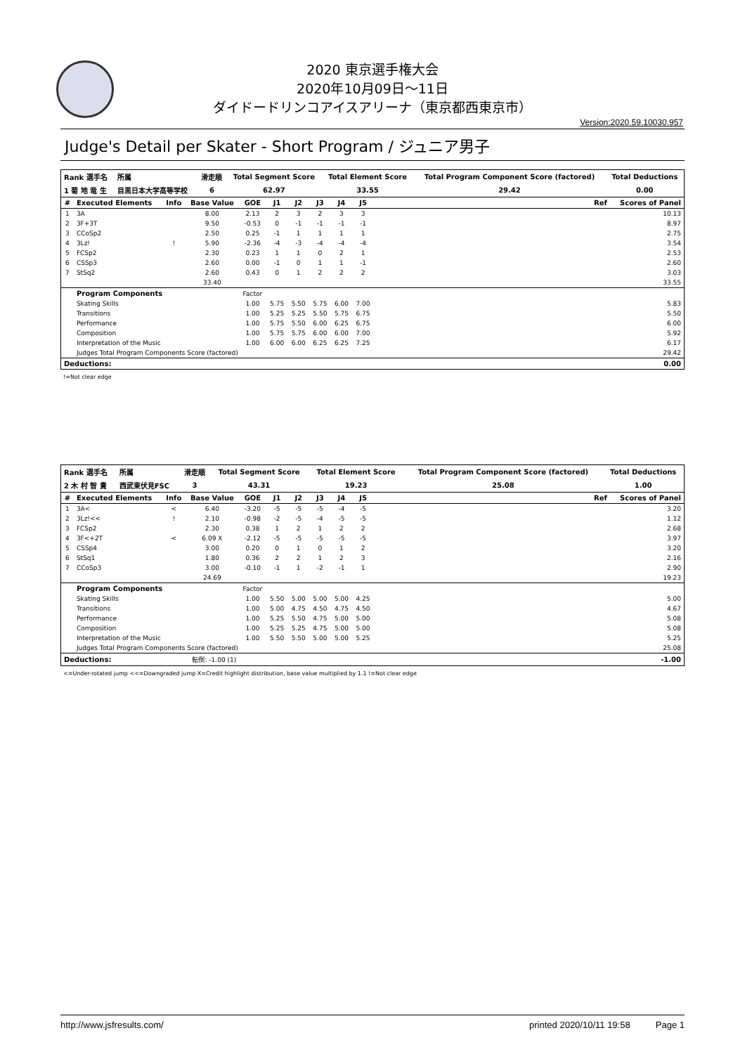2020 東京選手権大会
2020年10月09日～11日
ダイドードリンコアイスアリーナ（東京都西東京市）
Version:2020.59.10030.957
Judge's Detail per Skater - Short Program / ジュニア男子
| Rank 選手名 | 所属 | 滑走順 | Total Segment Score | Total Element Score | Total Program Component Score (factored) | Total Deductions |
| --- | --- | --- | --- | --- | --- | --- |
| 1 菊 地 竜 生 | 目黒日本大学高等学校 | 6 | 62.97 | 33.55 | 29.42 | 0.00 |
| # | Executed Elements | Info | Base Value | GOE | J1 | J2 | J3 | J4 | J5 | | Ref | Scores of Panel |
| --- | --- | --- | --- | --- | --- | --- | --- | --- | --- | --- | --- | --- |
| 1 | 3A | | 8.00 | 2.13 | 2 | 3 | 2 | 3 | 3 | | | 10.13 |
| 2 | 3F+3T | | 9.50 | -0.53 | 0 | -1 | -1 | -1 | -1 | | | 8.97 |
| 3 | CCoSp2 | | 2.50 | 0.25 | -1 | 1 | 1 | 1 | 1 | | | 2.75 |
| 4 | 3Lz! | ! | 5.90 | -2.36 | -4 | -3 | -4 | -4 | -4 | | | 3.54 |
| 5 | FCSp2 | | 2.30 | 0.23 | 1 | 1 | 0 | 2 | 1 | | | 2.53 |
| 6 | CSSp3 | | 2.60 | 0.00 | -1 | 0 | 1 | 1 | -1 | | | 2.60 |
| 7 | StSq2 | | 2.60 | 0.43 | 0 | 1 | 2 | 2 | 2 | | | 3.03 |
| | | | 33.40 | | | | | | | | | 33.55 |
| | Program Components | | | Factor | | | | | | | | |
| | Skating Skills | | | 1.00 | 5.75 | 5.50 | 5.75 | 6.00 | 7.00 | | | 5.83 |
| | Transitions | | | 1.00 | 5.25 | 5.25 | 5.50 | 5.75 | 6.75 | | | 5.50 |
| | Performance | | | 1.00 | 5.75 | 5.50 | 6.00 | 6.25 | 6.75 | | | 6.00 |
| | Composition | | | 1.00 | 5.75 | 5.75 | 6.00 | 6.00 | 7.00 | | | 5.92 |
| | Interpretation of the Music | | | 1.00 | 6.00 | 6.00 | 6.25 | 6.25 | 7.25 | | | 6.17 |
| | Judges Total Program Components Score (factored) | | | | | | | | | | | 29.42 |
| Deductions: | | | | | | | | | | | | 0.00 |
!=Not clear edge
| Rank 選手名 | 所属 | 滑走順 | Total Segment Score | Total Element Score | Total Program Component Score (factored) | Total Deductions |
| --- | --- | --- | --- | --- | --- | --- |
| 2 木 村 智 貴 | 西武東伏見FSC | 3 | 43.31 | 19.23 | 25.08 | 1.00 |
| # | Executed Elements | Info | Base Value | GOE | J1 | J2 | J3 | J4 | J5 | | Ref | Scores of Panel |
| --- | --- | --- | --- | --- | --- | --- | --- | --- | --- | --- | --- | --- |
| 1 | 3A< | < | 6.40 | -3.20 | -5 | -5 | -5 | -4 | -5 | | | 3.20 |
| 2 | 3Lz!<< | ! | 2.10 | -0.98 | -2 | -5 | -4 | -5 | -5 | | | 1.12 |
| 3 | FCSp2 | | 2.30 | 0.38 | 1 | 2 | 1 | 2 | 2 | | | 2.68 |
| 4 | 3F<+2T | < | 6.09 X | -2.12 | -5 | -5 | -5 | -5 | -5 | | | 3.97 |
| 5 | CSSp4 | | 3.00 | 0.20 | 0 | 1 | 0 | 1 | 2 | | | 3.20 |
| 6 | StSq1 | | 1.80 | 0.36 | 2 | 2 | 1 | 2 | 3 | | | 2.16 |
| 7 | CCoSp3 | | 3.00 | -0.10 | -1 | 1 | -2 | -1 | 1 | | | 2.90 |
| | | | 24.69 | | | | | | | | | 19.23 |
| | Program Components | | | Factor | | | | | | | | |
| | Skating Skills | | | 1.00 | 5.50 | 5.00 | 5.00 | 5.00 | 4.25 | | | 5.00 |
| | Transitions | | | 1.00 | 5.00 | 4.75 | 4.50 | 4.75 | 4.50 | | | 4.67 |
| | Performance | | | 1.00 | 5.25 | 5.50 | 4.75 | 5.00 | 5.00 | | | 5.08 |
| | Composition | | | 1.00 | 5.25 | 5.25 | 4.75 | 5.00 | 5.00 | | | 5.08 |
| | Interpretation of the Music | | | 1.00 | 5.50 | 5.50 | 5.00 | 5.00 | 5.25 | | | 5.25 |
| | Judges Total Program Components Score (factored) | | | | | | | | | | | 25.08 |
| Deductions: | | 転倒: -1.00 (1) | | | | | | | | | | -1.00 |
<=Under-rotated jump <<=Downgraded jump X=Credit highlight distribution, base value multiplied by 1.1 !=Not clear edge
http://www.jsfresults.com/ printed 2020/10/11 19:58 Page 1